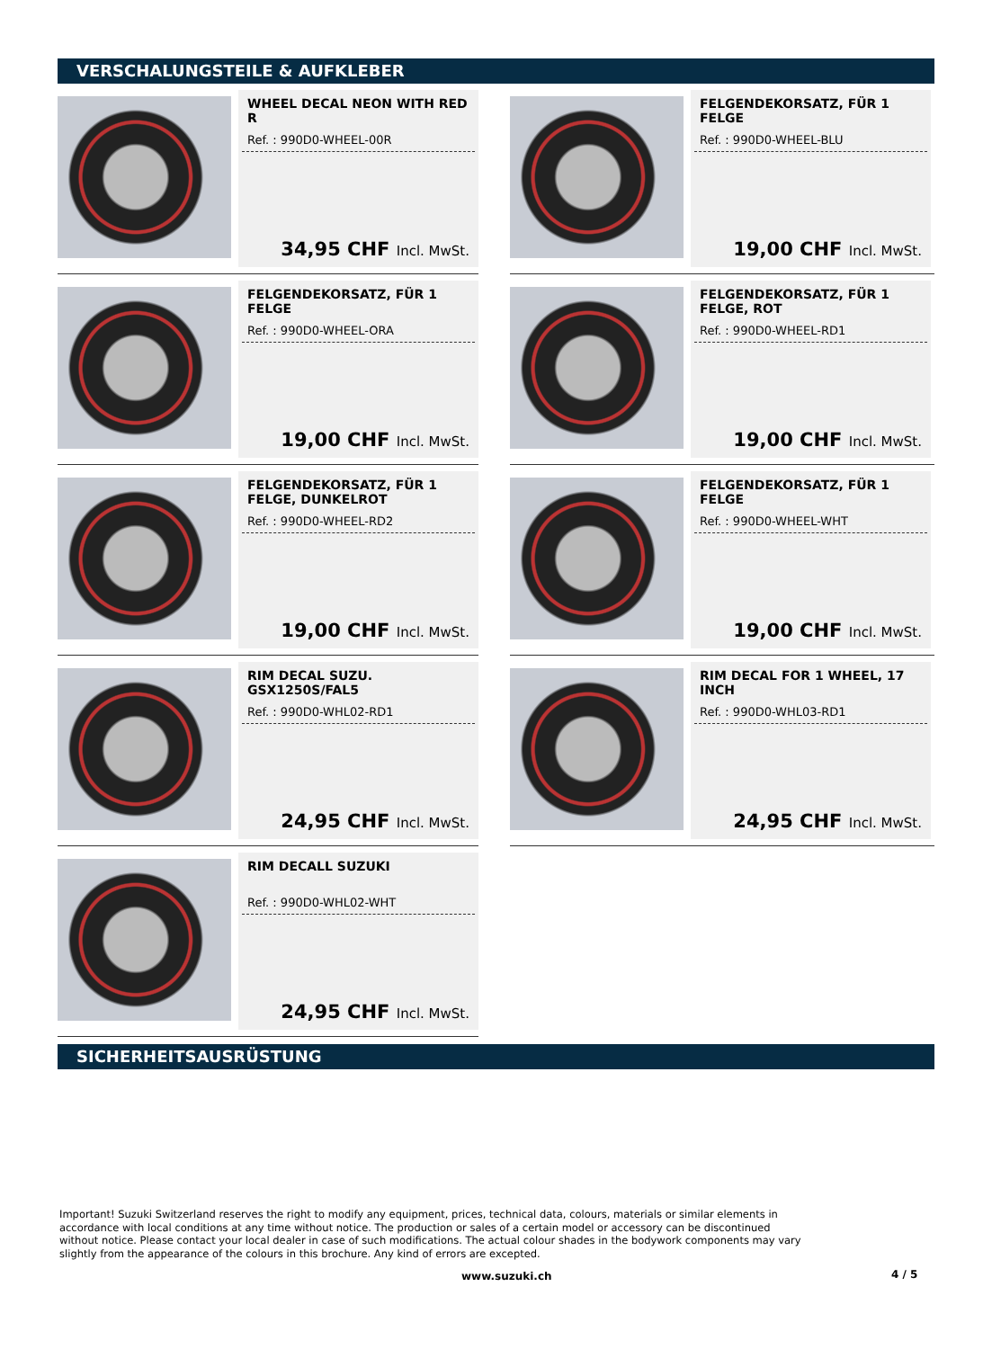VERSCHALUNGSTEILE & AUFKLEBER
WHEEL DECAL NEON WITH RED R
Ref. : 990D0-WHEEL-00R
34,95 CHF Incl. MwSt.
FELGENDEKORSATZ, FÜR 1 FELGE
Ref. : 990D0-WHEEL-BLU
19,00 CHF Incl. MwSt.
FELGENDEKORSATZ, FÜR 1 FELGE
Ref. : 990D0-WHEEL-ORA
19,00 CHF Incl. MwSt.
FELGENDEKORSATZ, FÜR 1 FELGE, ROT
Ref. : 990D0-WHEEL-RD1
19,00 CHF Incl. MwSt.
FELGENDEKORSATZ, FÜR 1 FELGE, DUNKELROT
Ref. : 990D0-WHEEL-RD2
19,00 CHF Incl. MwSt.
FELGENDEKORSATZ, FÜR 1 FELGE
Ref. : 990D0-WHEEL-WHT
19,00 CHF Incl. MwSt.
RIM DECAL SUZU. GSX1250S/FAL5
Ref. : 990D0-WHL02-RD1
24,95 CHF Incl. MwSt.
RIM DECAL FOR 1 WHEEL, 17 INCH
Ref. : 990D0-WHL03-RD1
24,95 CHF Incl. MwSt.
RIM DECALL SUZUKI
Ref. : 990D0-WHL02-WHT
24,95 CHF Incl. MwSt.
SICHERHEITSAUSRÜSTUNG
Important! Suzuki Switzerland reserves the right to modify any equipment, prices, technical data, colours, materials or similar elements in accordance with local conditions at any time without notice. The production or sales of a certain model or accessory can be discontinued without notice. Please contact your local dealer in case of such modifications. The actual colour shades in the bodywork components may vary slightly from the appearance of the colours in this brochure. Any kind of errors are excepted.
www.suzuki.ch 4 / 5